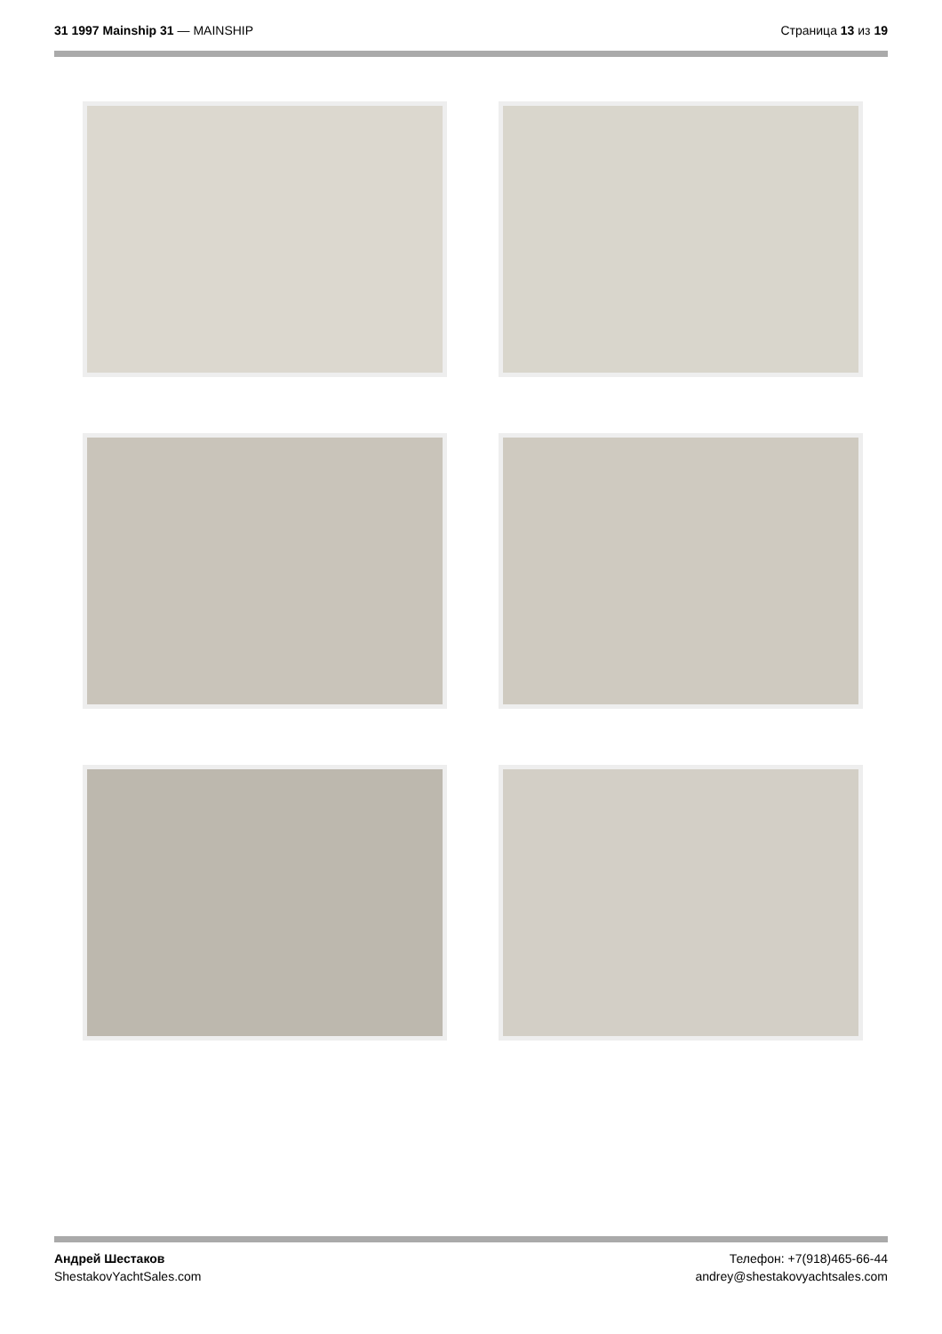31 1997 Mainship 31 — MAINSHIP Страница 13 из 19
Андрей Шестаков
ShestakovYachtSales.com
Телефон: +7(918)465-66-44
andrey@shestakovyachtsales.com